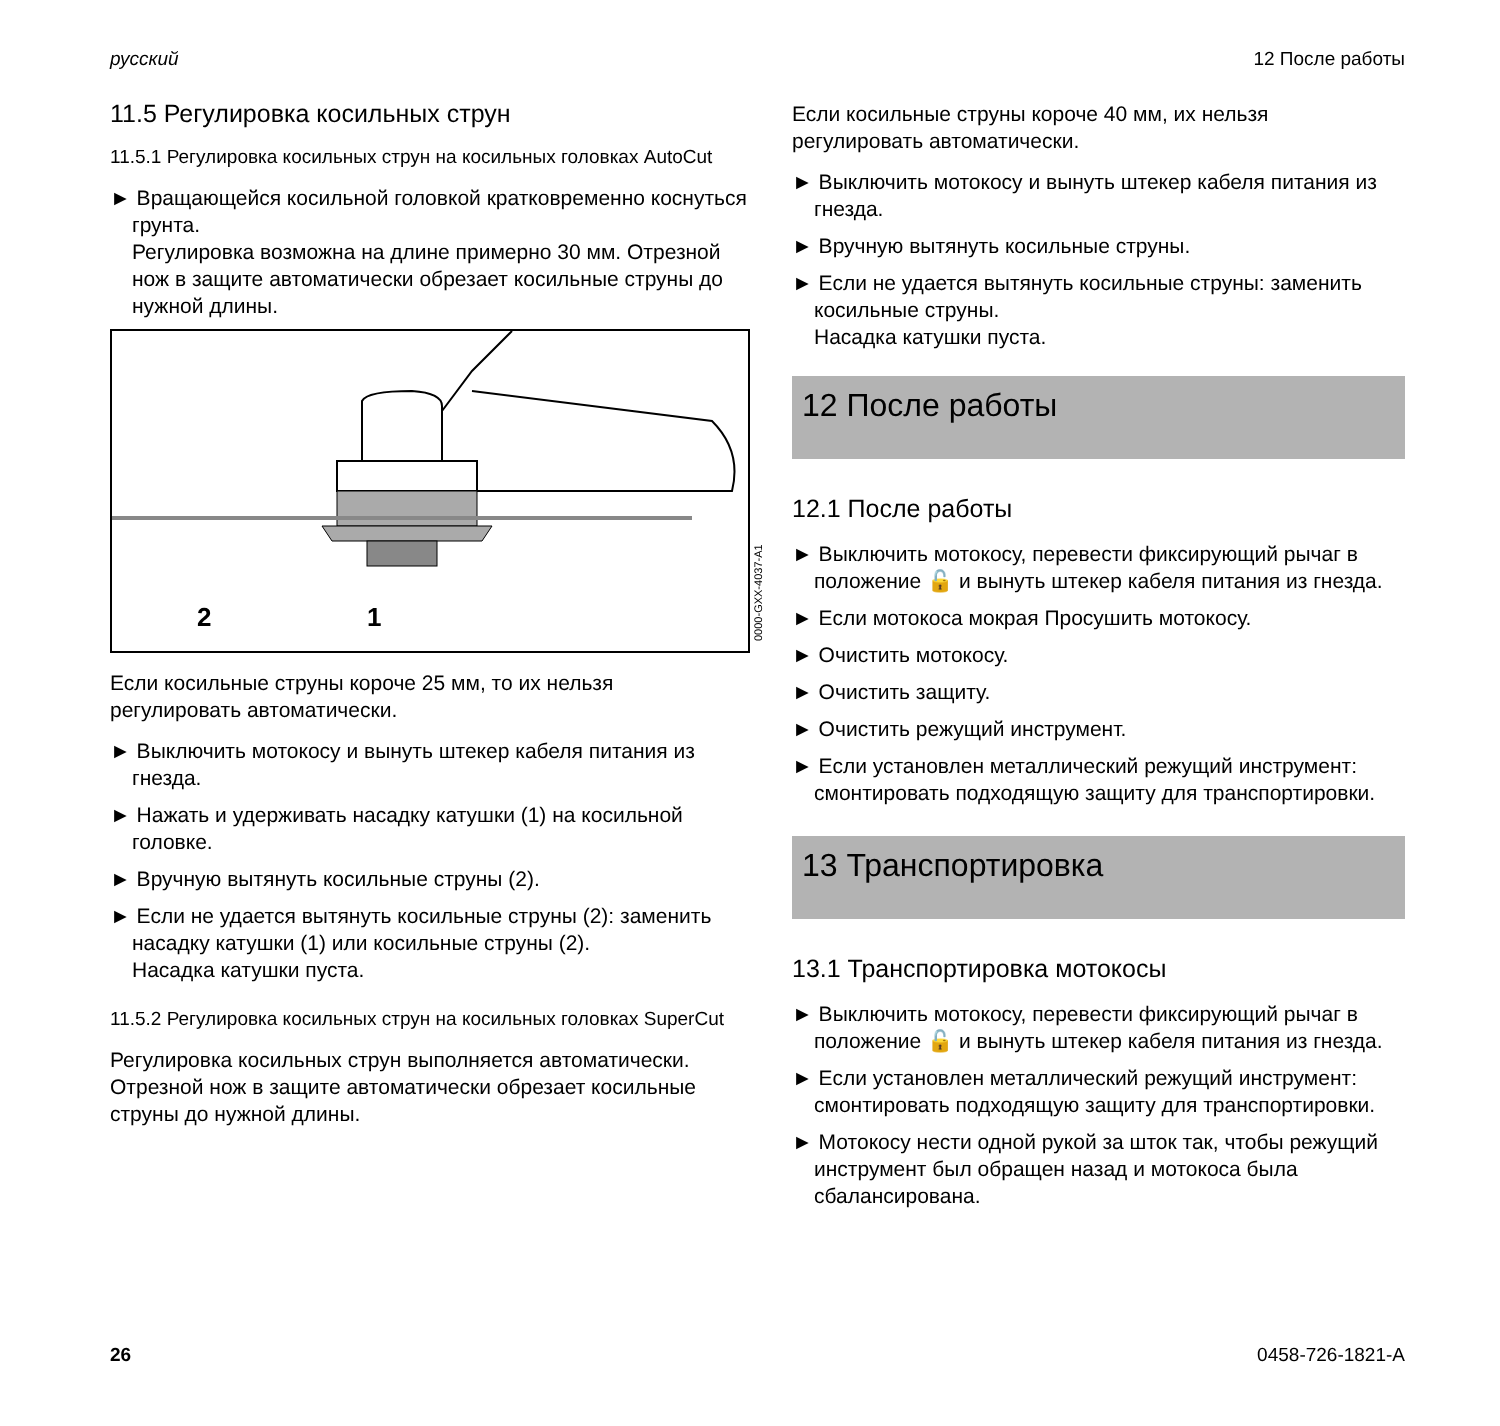русский 12 После работы
11.5 Регулировка косильных струн
11.5.1 Регулировка косильных струн на косильных головках AutoCut
► Вращающейся косильной головкой кратковременно коснуться грунта.
Регулировка возможна на длине примерно 30 мм. Отрезной нож в защите автоматически обрезает косильные струны до нужной длины.
2
1
0000-GXX-4037-A1
Если косильные струны короче 25 мм, то их нельзя регулировать автоматически.
► Выключить мотокосу и вынуть штекер кабеля питания из гнезда.
► Нажать и удерживать насадку катушки (1) на косильной головке.
► Вручную вытянуть косильные струны (2).
► Если не удается вытянуть косильные струны (2): заменить насадку катушки (1) или косильные струны (2).
Насадка катушки пуста.
11.5.2 Регулировка косильных струн на косильных головках SuperCut
Регулировка косильных струн выполняется автоматически. Отрезной нож в защите автоматически обрезает косильные струны до нужной длины.
Если косильные струны короче 40 мм, их нельзя регулировать автоматически.
► Выключить мотокосу и вынуть штекер кабеля питания из гнезда.
► Вручную вытянуть косильные струны.
► Если не удается вытянуть косильные струны: заменить косильные струны.
Насадка катушки пуста.
12 После работы
12.1 После работы
► Выключить мотокосу, перевести фиксирующий рычаг в положение 🔓 и вынуть штекер кабеля питания из гнезда.
► Если мотокоса мокрая Просушить мотокосу.
► Очистить мотокосу.
► Очистить защиту.
► Очистить режущий инструмент.
► Если установлен металлический режущий инструмент: смонтировать подходящую защиту для транспортировки.
13 Транспортировка
13.1 Транспортировка мотокосы
► Выключить мотокосу, перевести фиксирующий рычаг в положение 🔓 и вынуть штекер кабеля питания из гнезда.
► Если установлен металлический режущий инструмент: смонтировать подходящую защиту для транспортировки.
► Мотокосу нести одной рукой за шток так, чтобы режущий инструмент был обращен назад и мотокоса была сбалансирована.
26 0458-726-1821-A